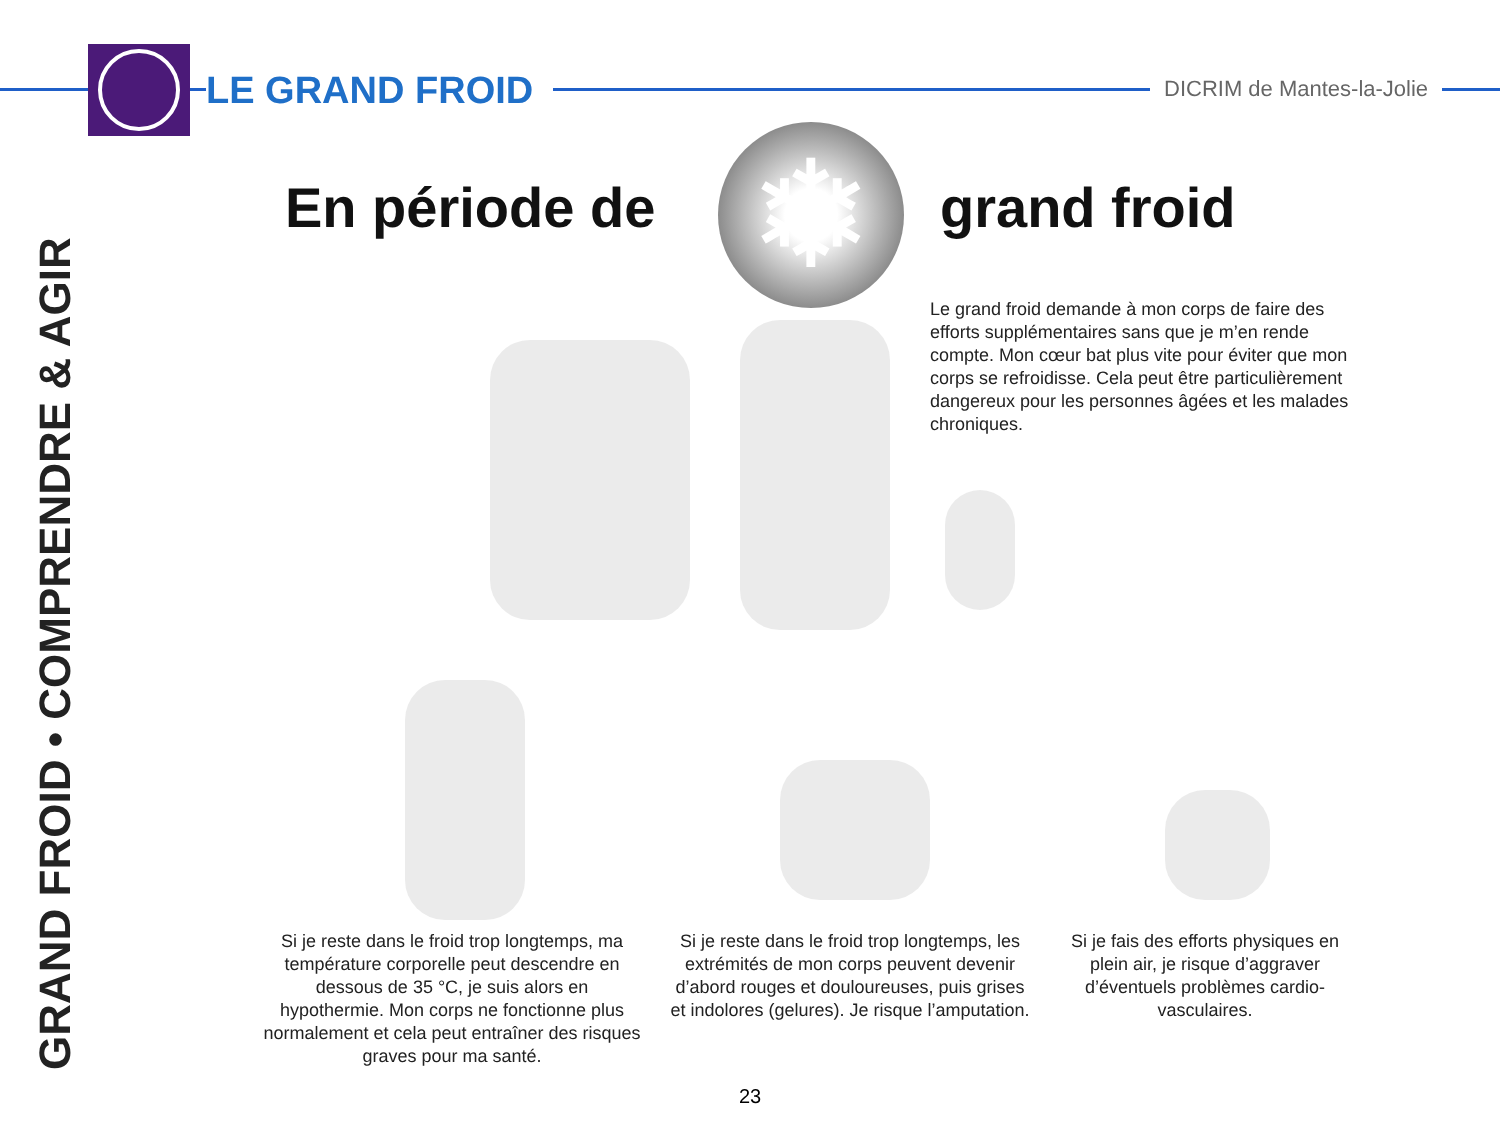LE GRAND FROID
DICRIM de Mantes-la-Jolie
GRAND FROID • COMPRENDRE & AGIR
En période de ❄ grand froid
Le grand froid demande à mon corps de faire des efforts supplémentaires sans que je m’en rende compte. Mon cœur bat plus vite pour éviter que mon corps se refroidisse. Cela peut être particulièrement dangereux pour les personnes âgées et les malades chroniques.
Si je reste dans le froid trop longtemps, ma température corporelle peut descendre en dessous de 35 °C, je suis alors en hypothermie. Mon corps ne fonctionne plus normalement et cela peut entraîner des risques graves pour ma santé.
Si je reste dans le froid trop longtemps, les extrémités de mon corps peuvent devenir d’abord rouges et douloureuses, puis grises et indolores (gelures). Je risque l’amputation.
Si je fais des efforts physiques en plein air, je risque d’aggraver d’éventuels problèmes cardio-vasculaires.
23